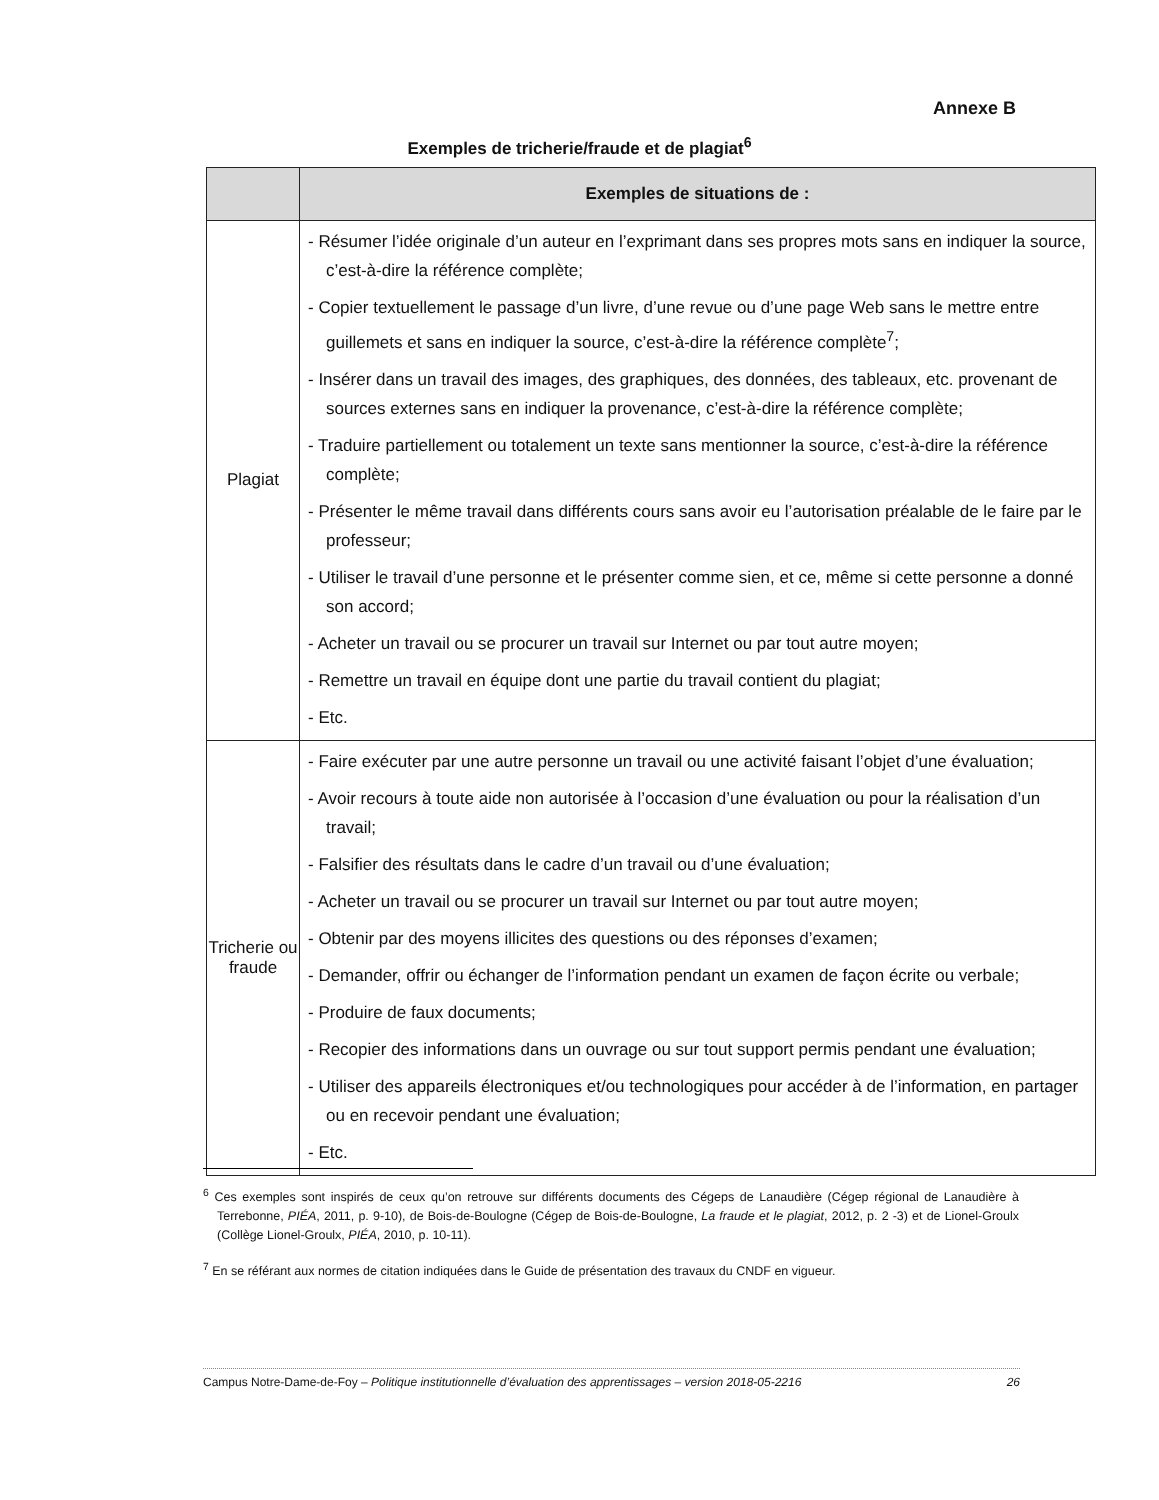Annexe B
Exemples de tricherie/fraude et de plagiat<sup>6</sup>
| | Exemples de situations de : |
| --- | --- |
| Plagiat | - Résumer l’idée originale d’un auteur en l’exprimant dans ses propres mots sans en indiquer la source, c’est-à-dire la référence complète; - Copier textuellement le passage d’un livre, d’une revue ou d’une page Web sans le mettre entre guillemets et sans en indiquer la source, c’est-à-dire la référence complète<sup>7</sup>; - Insérer dans un travail des images, des graphiques, des données, des tableaux, etc. provenant de sources externes sans en indiquer la provenance, c’est-à-dire la référence complète; - Traduire partiellement ou totalement un texte sans mentionner la source, c’est-à-dire la référence complète; - Présenter le même travail dans différents cours sans avoir eu l’autorisation préalable de le faire par le professeur; - Utiliser le travail d’une personne et le présenter comme sien, et ce, même si cette personne a donné son accord; - Acheter un travail ou se procurer un travail sur Internet ou par tout autre moyen; - Remettre un travail en équipe dont une partie du travail contient du plagiat; - Etc. |
| Tricherie ou fraude | - Faire exécuter par une autre personne un travail ou une activité faisant l’objet d’une évaluation; - Avoir recours à toute aide non autorisée à l’occasion d’une évaluation ou pour la réalisation d’un travail; - Falsifier des résultats dans le cadre d’un travail ou d’une évaluation; - Acheter un travail ou se procurer un travail sur Internet ou par tout autre moyen; - Obtenir par des moyens illicites des questions ou des réponses d’examen; - Demander, offrir ou échanger de l’information pendant un examen de façon écrite ou verbale; - Produire de faux documents; - Recopier des informations dans un ouvrage ou sur tout support permis pendant une évaluation; - Utiliser des appareils électroniques et/ou technologiques pour accéder à de l’information, en partager ou en recevoir pendant une évaluation; - Etc. |
<sup>6</sup> Ces exemples sont inspirés de ceux qu’on retrouve sur différents documents des Cégeps de Lanaudière (Cégep régional de Lanaudière à Terrebonne, PIÉA, 2011, p. 9-10), de Bois-de-Boulogne (Cégep de Bois-de-Boulogne, La fraude et le plagiat, 2012, p. 2 -3) et de Lionel-Groulx (Collège Lionel-Groulx, PIÉA, 2010, p. 10-11).
<sup>7</sup> En se référant aux normes de citation indiquées dans le Guide de présentation des travaux du CNDF en vigueur.
Campus Notre-Dame-de-Foy – Politique institutionnelle d’évaluation des apprentissages – version 2018-05-2216 26